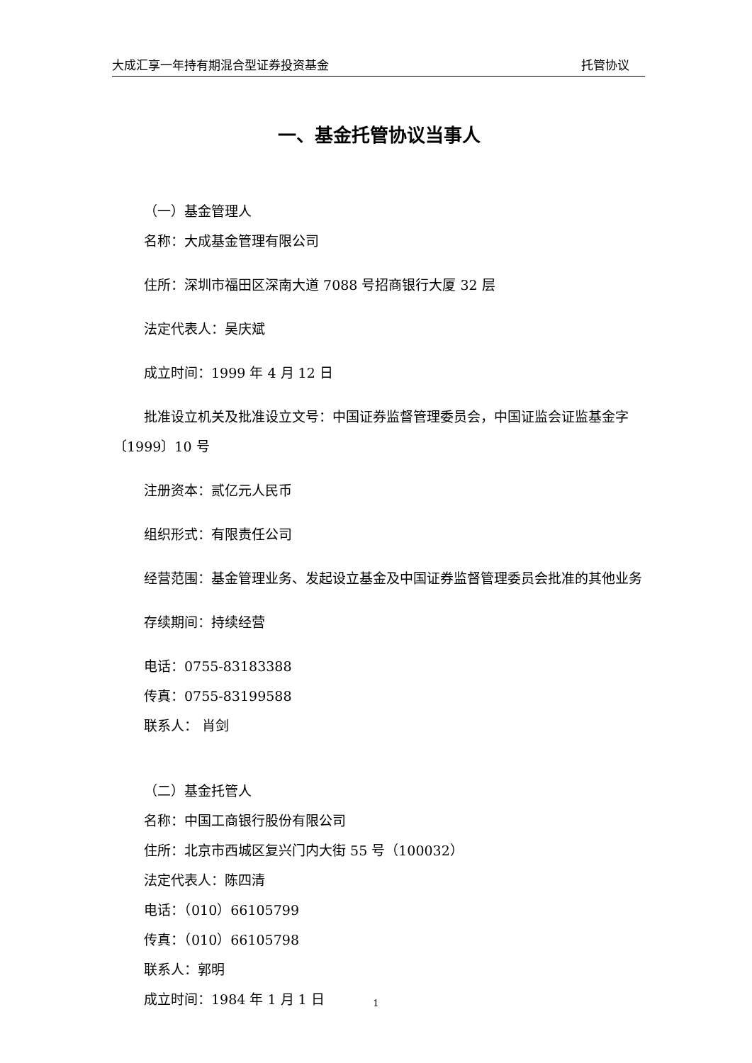大成汇享一年持有期混合型证券投资基金 托管协议
一、基金托管协议当事人
（一）基金管理人
名称：大成基金管理有限公司
住所：深圳市福田区深南大道 7088 号招商银行大厦 32 层
法定代表人：吴庆斌
成立时间：1999 年 4 月 12 日
批准设立机关及批准设立文号：中国证券监督管理委员会，中国证监会证监基金字〔1999〕10 号
注册资本：贰亿元人民币
组织形式：有限责任公司
经营范围：基金管理业务、发起设立基金及中国证券监督管理委员会批准的其他业务
存续期间：持续经营
电话：0755-83183388
传真：0755-83199588
联系人： 肖剑
（二）基金托管人
名称：中国工商银行股份有限公司
住所：北京市西城区复兴门内大街 55 号（100032）
法定代表人：陈四清
电话：（010）66105799
传真：（010）66105798
联系人：郭明
成立时间：1984 年 1 月 1 日
1